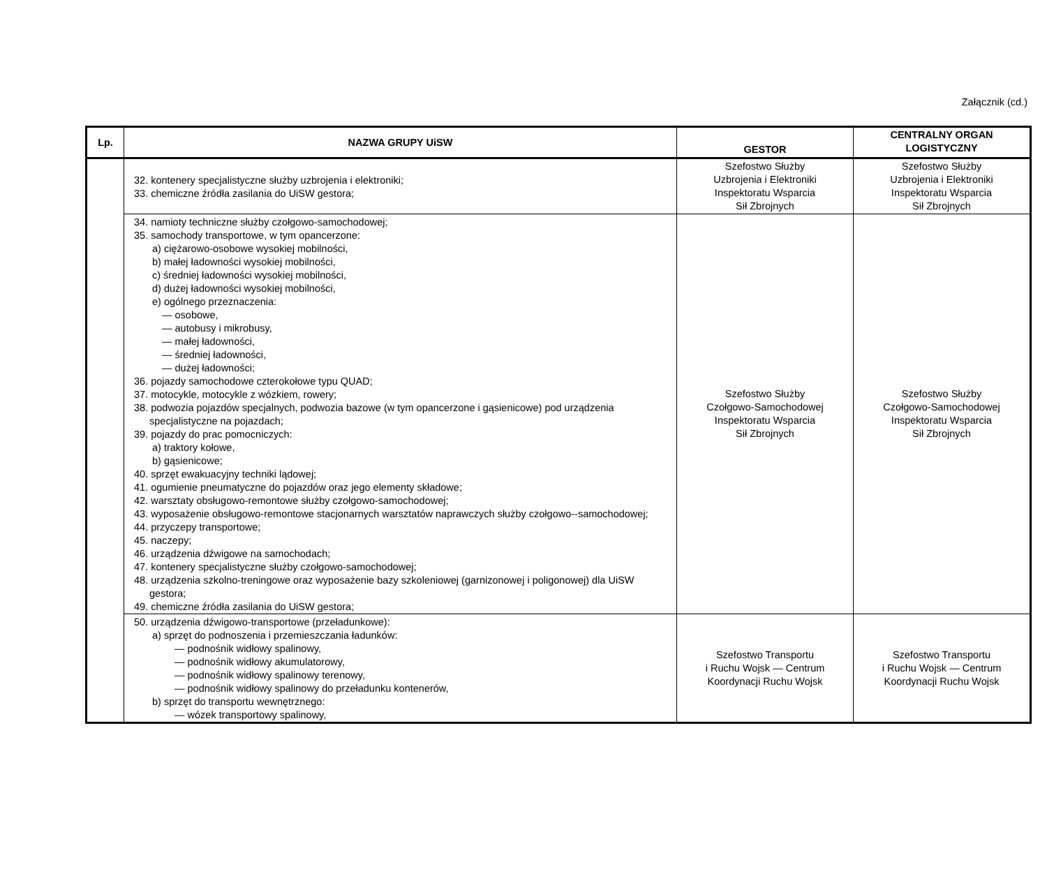Załącznik (cd.)
| Lp. | NAZWA GRUPY UiSW | GESTOR | CENTRALNY ORGAN LOGISTYCZNY |
| --- | --- | --- | --- |
| | 32. kontenery specjalistyczne służby uzbrojenia i elektroniki; 33. chemiczne źródła zasilania do UiSW gestora; | Szefostwo Służby Uzbrojenia i Elektroniki Inspektoratu Wsparcia Sił Zbrojnych | Szefostwo Służby Uzbrojenia i Elektroniki Inspektoratu Wsparcia Sił Zbrojnych |
| | 34. namioty techniczne służby czołgowo-samochodowej; 35. samochody transportowe, w tym opancerzone: a) ciężarowo-osobowe wysokiej mobilności, b) małej ładowności wysokiej mobilności, c) średniej ładowności wysokiej mobilności, d) dużej ładowności wysokiej mobilności, e) ogólnego przeznaczenia: — osobowe, — autobusy i mikrobusy, — małej ładowności, — średniej ładowności, — dużej ładowności; 36. pojazdy samochodowe czterokołowe typu QUAD; 37. motocykle, motocykle z wózkiem, rowery; 38. podwozia pojazdów specjalnych, podwozia bazowe (w tym opancerzone i gąsienicowe) pod urządzenia specjalistyczne na pojazdach; 39. pojazdy do prac pomocniczych: a) traktory kołowe, b) gąsienicowe; 40. sprzęt ewakuacyjny techniki lądowej; 41. ogumienie pneumatyczne do pojazdów oraz jego elementy składowe; 42. warsztaty obsługowo-remontowe służby czołgowo-samochodowej; 43. wyposażenie obsługowo-remontowe stacjonarnych warsztatów naprawczych służby czołgowo--samochodowej; 44. przyczepy transportowe; 45. naczepy; 46. urządzenia dźwigowe na samochodach; 47. kontenery specjalistyczne służby czołgowo-samochodowej; 48. urządzenia szkolno-treningowe oraz wyposażenie bazy szkoleniowej (garnizonowej i poligonowej) dla UiSW gestora; 49. chemiczne źródła zasilania do UiSW gestora; | Szefostwo Służby Czołgowo-Samochodowej Inspektoratu Wsparcia Sił Zbrojnych | Szefostwo Służby Czołgowo-Samochodowej Inspektoratu Wsparcia Sił Zbrojnych |
| | 50. urządzenia dźwigowo-transportowe (przeładunkowe): a) sprzęt do podnoszenia i przemieszczania ładunków: — podnośnik widłowy spalinowy, — podnośnik widłowy akumulatorowy, — podnośnik widłowy spalinowy terenowy, — podnośnik widłowy spalinowy do przeładunku kontenerów, b) sprzęt do transportu wewnętrznego: — wózek transportowy spalinowy, | Szefostwo Transportu i Ruchu Wojsk — Centrum Koordynacji Ruchu Wojsk | Szefostwo Transportu i Ruchu Wojsk — Centrum Koordynacji Ruchu Wojsk |